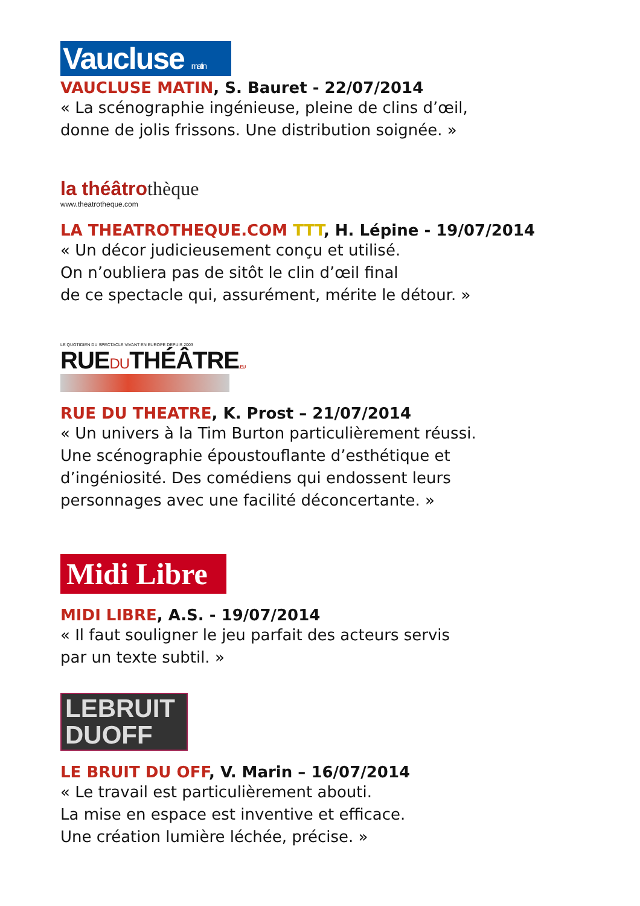Vaucluse matin
VAUCLUSE MATIN, S. Bauret - 22/07/2014
« La scénographie ingénieuse, pleine de clins d’œil,
donne de jolis frissons. Une distribution soignée. »
la théâtrothèque
www.theatrotheque.com
LA THEATROTHEQUE.COM TTT, H. Lépine - 19/07/2014
« Un décor judicieusement conçu et utilisé.
On n’oubliera pas de sitôt le clin d’œil final
de ce spectacle qui, assurément, mérite le détour. »
LE QUOTIDIEN DU SPECTACLE VIVANT EN EUROPE DEPUIS 2003
RUEDUTHÉÂTRE.EU
RUE DU THEATRE, K. Prost – 21/07/2014
« Un univers à la Tim Burton particulièrement réussi.
Une scénographie époustouflante d’esthétique et
d’ingéniosité. Des comédiens qui endossent leurs
personnages avec une facilité déconcertante. »
Midi Libre
MIDI LIBRE, A.S. - 19/07/2014
« Il faut souligner le jeu parfait des acteurs servis
par un texte subtil. »
LEBRUIT
DUOFF
LE BRUIT DU OFF, V. Marin – 16/07/2014
« Le travail est particulièrement abouti.
La mise en espace est inventive et efficace.
Une création lumière léchée, précise. »